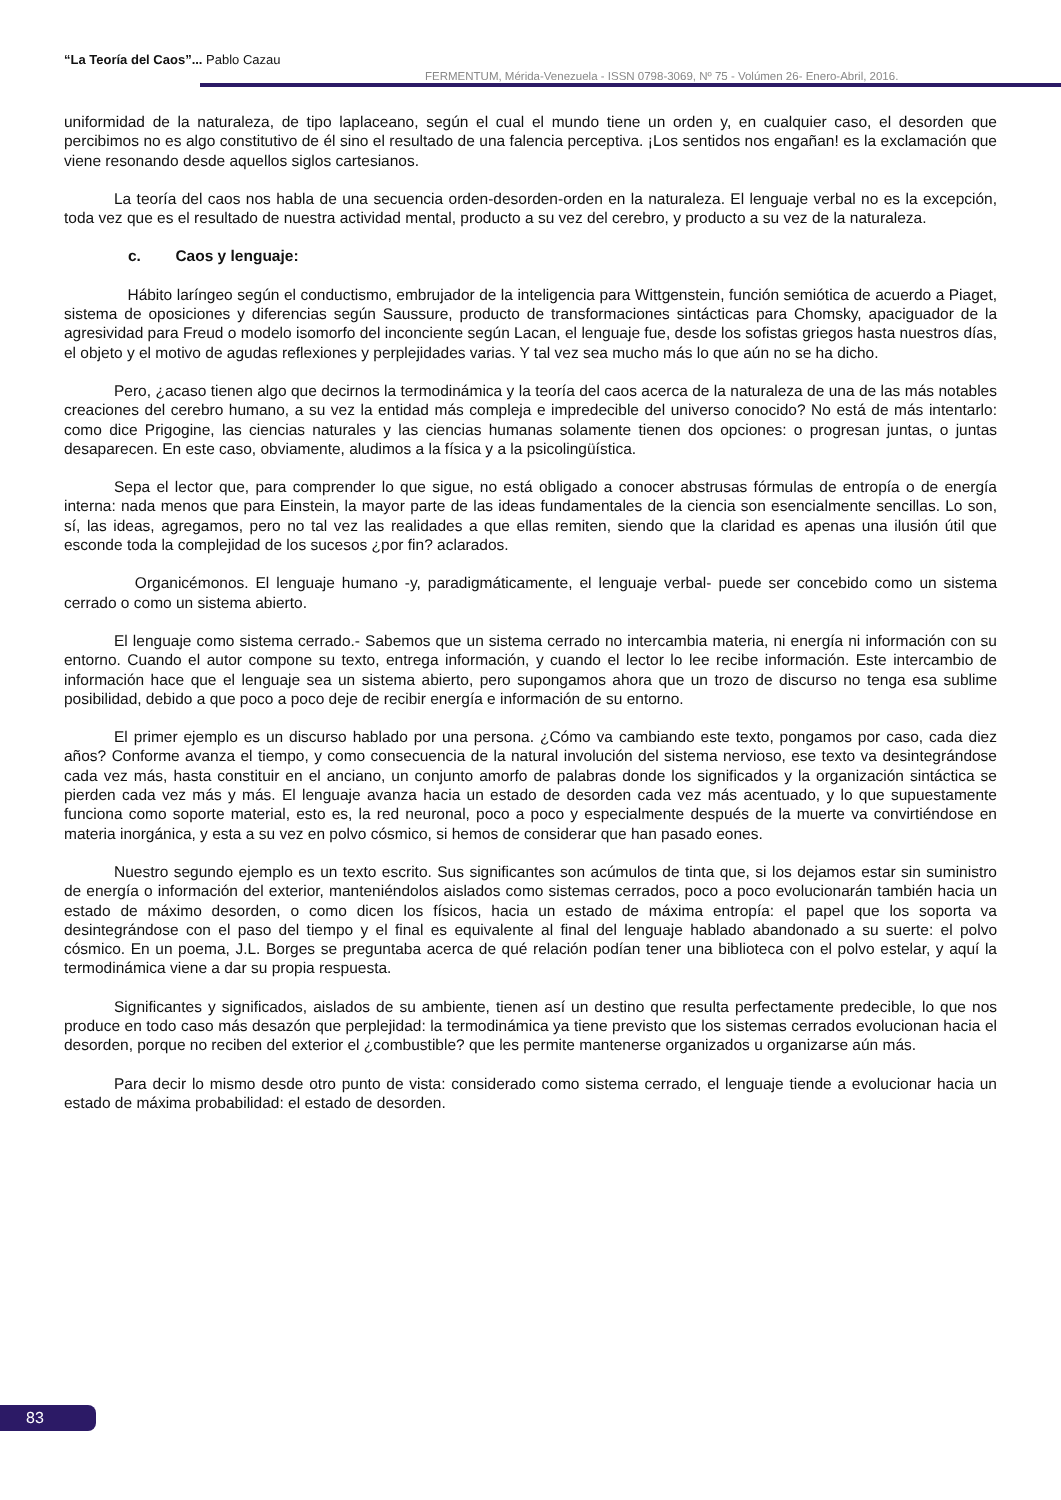“La Teoría del Caos”... Pablo Cazau
FERMENTUM, Mérida-Venezuela - ISSN 0798-3069, Nº 75 - Volúmen 26- Enero-Abril, 2016.
uniformidad de la naturaleza, de tipo laplaceano, según el cual el mundo tiene un orden y, en cualquier caso, el desorden que percibimos no es algo constitutivo de él sino el resultado de una falencia perceptiva. ¡Los sentidos nos engañan! es la exclamación que viene resonando desde aquellos siglos cartesianos.
La teoría del caos nos habla de una secuencia orden-desorden-orden en la naturaleza. El lenguaje verbal no es la excepción, toda vez que es el resultado de nuestra actividad mental, producto a su vez del cerebro, y producto a su vez de la naturaleza.
c. Caos y lenguaje:
Hábito laríngeo según el conductismo, embrujador de la inteligencia para Wittgenstein, función semiótica de acuerdo a Piaget, sistema de oposiciones y diferencias según Saussure, producto de transformaciones sintácticas para Chomsky, apaciguador de la agresividad para Freud o modelo isomorfo del inconciente según Lacan, el lenguaje fue, desde los sofistas griegos hasta nuestros días, el objeto y el motivo de agudas reflexiones y perplejidades varias. Y tal vez sea mucho más lo que aún no se ha dicho.
Pero, ¿acaso tienen algo que decirnos la termodinámica y la teoría del caos acerca de la naturaleza de una de las más notables creaciones del cerebro humano, a su vez la entidad más compleja e impredecible del universo conocido? No está de más intentarlo: como dice Prigogine, las ciencias naturales y las ciencias humanas solamente tienen dos opciones: o progresan juntas, o juntas desaparecen. En este caso, obviamente, aludimos a la física y a la psicolingüística.
Sepa el lector que, para comprender lo que sigue, no está obligado a conocer abstrusas fórmulas de entropía o de energía interna: nada menos que para Einstein, la mayor parte de las ideas fundamentales de la ciencia son esencialmente sencillas. Lo son, sí, las ideas, agregamos, pero no tal vez las realidades a que ellas remiten, siendo que la claridad es apenas una ilusión útil que esconde toda la complejidad de los sucesos ¿por fin? aclarados.
Organicémonos. El lenguaje humano -y, paradigmáticamente, el lenguaje verbal- puede ser concebido como un sistema cerrado o como un sistema abierto.
El lenguaje como sistema cerrado.- Sabemos que un sistema cerrado no intercambia materia, ni energía ni información con su entorno. Cuando el autor compone su texto, entrega información, y cuando el lector lo lee recibe información. Este intercambio de información hace que el lenguaje sea un sistema abierto, pero supongamos ahora que un trozo de discurso no tenga esa sublime posibilidad, debido a que poco a poco deje de recibir energía e información de su entorno.
El primer ejemplo es un discurso hablado por una persona. ¿Cómo va cambiando este texto, pongamos por caso, cada diez años? Conforme avanza el tiempo, y como consecuencia de la natural involución del sistema nervioso, ese texto va desintegrándose cada vez más, hasta constituir en el anciano, un conjunto amorfo de palabras donde los significados y la organización sintáctica se pierden cada vez más y más. El lenguaje avanza hacia un estado de desorden cada vez más acentuado, y lo que supuestamente funciona como soporte material, esto es, la red neuronal, poco a poco y especialmente después de la muerte va convirtiéndose en materia inorgánica, y esta a su vez en polvo cósmico, si hemos de considerar que han pasado eones.
Nuestro segundo ejemplo es un texto escrito. Sus significantes son acúmulos de tinta que, si los dejamos estar sin suministro de energía o información del exterior, manteniéndolos aislados como sistemas cerrados, poco a poco evolucionarán también hacia un estado de máximo desorden, o como dicen los físicos, hacia un estado de máxima entropía: el papel que los soporta va desintegrándose con el paso del tiempo y el final es equivalente al final del lenguaje hablado abandonado a su suerte: el polvo cósmico. En un poema, J.L. Borges se preguntaba acerca de qué relación podían tener una biblioteca con el polvo estelar, y aquí la termodinámica viene a dar su propia respuesta.
Significantes y significados, aislados de su ambiente, tienen así un destino que resulta perfectamente predecible, lo que nos produce en todo caso más desazón que perplejidad: la termodinámica ya tiene previsto que los sistemas cerrados evolucionan hacia el desorden, porque no reciben del exterior el ¿combustible? que les permite mantenerse organizados u organizarse aún más.
Para decir lo mismo desde otro punto de vista: considerado como sistema cerrado, el lenguaje tiende a evolucionar hacia un estado de máxima probabilidad: el estado de desorden.
83